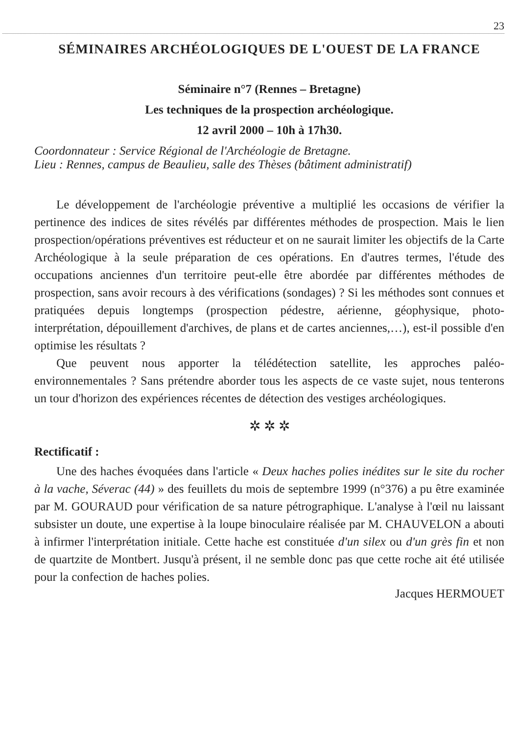23
SÉMINAIRES ARCHÉOLOGIQUES DE L'OUEST DE LA FRANCE
Séminaire n°7 (Rennes – Bretagne)
Les techniques de la prospection archéologique.
12 avril 2000 – 10h à 17h30.
Coordonnateur : Service Régional de l'Archéologie de Bretagne.
Lieu : Rennes, campus de Beaulieu, salle des Thèses (bâtiment administratif)
Le développement de l'archéologie préventive a multiplié les occasions de vérifier la pertinence des indices de sites révélés par différentes méthodes de prospection. Mais le lien prospection/opérations préventives est réducteur et on ne saurait limiter les objectifs de la Carte Archéologique à la seule préparation de ces opérations. En d'autres termes, l'étude des occupations anciennes d'un territoire peut-elle être abordée par différentes méthodes de prospection, sans avoir recours à des vérifications (sondages) ? Si les méthodes sont connues et pratiquées depuis longtemps (prospection pédestre, aérienne, géophysique, photo-interprétation, dépouillement d'archives, de plans et de cartes anciennes,…), est-il possible d'en optimise les résultats ?
Que peuvent nous apporter la télédétection satellite, les approches paléo-environnementales ? Sans prétendre aborder tous les aspects de ce vaste sujet, nous tenterons un tour d'horizon des expériences récentes de détection des vestiges archéologiques.
✲ ✲ ✲
Rectificatif :
Une des haches évoquées dans l'article « Deux haches polies inédites sur le site du rocher à la vache, Séverac (44) » des feuillets du mois de septembre 1999 (n°376) a pu être examinée par M. GOURAUD pour vérification de sa nature pétrographique. L'analyse à l'œil nu laissant subsister un doute, une expertise à la loupe binoculaire réalisée par M. CHAUVELON a abouti à infirmer l'interprétation initiale. Cette hache est constituée d'un silex ou d'un grès fin et non de quartzite de Montbert. Jusqu'à présent, il ne semble donc pas que cette roche ait été utilisée pour la confection de haches polies.
Jacques HERMOUET